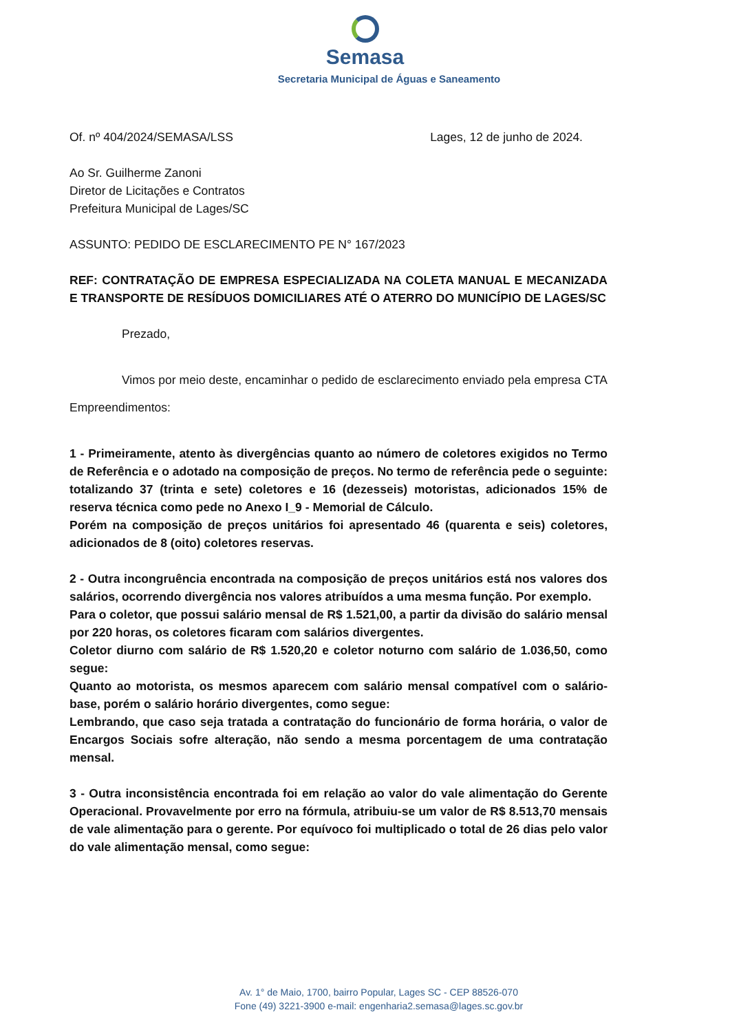Semasa
Secretaria Municipal de Águas e Saneamento
Of. nº 404/2024/SEMASA/LSS Lages, 12 de junho de 2024.
Ao Sr. Guilherme Zanoni
Diretor de Licitações e Contratos
Prefeitura Municipal de Lages/SC
ASSUNTO: PEDIDO DE ESCLARECIMENTO PE N° 167/2023
REF: CONTRATAÇÃO DE EMPRESA ESPECIALIZADA NA COLETA MANUAL E MECANIZADA E TRANSPORTE DE RESÍDUOS DOMICILIARES ATÉ O ATERRO DO MUNICÍPIO DE LAGES/SC
Prezado,
Vimos por meio deste, encaminhar o pedido de esclarecimento enviado pela empresa CTA Empreendimentos:
1 - Primeiramente, atento às divergências quanto ao número de coletores exigidos no Termo de Referência e o adotado na composição de preços. No termo de referência pede o seguinte: totalizando 37 (trinta e sete) coletores e 16 (dezesseis) motoristas, adicionados 15% de reserva técnica como pede no Anexo I_9 - Memorial de Cálculo.
Porém na composição de preços unitários foi apresentado 46 (quarenta e seis) coletores, adicionados de 8 (oito) coletores reservas.
2 - Outra incongruência encontrada na composição de preços unitários está nos valores dos salários, ocorrendo divergência nos valores atribuídos a uma mesma função. Por exemplo.
Para o coletor, que possui salário mensal de R$ 1.521,00, a partir da divisão do salário mensal por 220 horas, os coletores ficaram com salários divergentes.
Coletor diurno com salário de R$ 1.520,20 e coletor noturno com salário de 1.036,50, como segue:
Quanto ao motorista, os mesmos aparecem com salário mensal compatível com o salário-base, porém o salário horário divergentes, como segue:
Lembrando, que caso seja tratada a contratação do funcionário de forma horária, o valor de Encargos Sociais sofre alteração, não sendo a mesma porcentagem de uma contratação mensal.
3 - Outra inconsistência encontrada foi em relação ao valor do vale alimentação do Gerente Operacional. Provavelmente por erro na fórmula, atribuiu-se um valor de R$ 8.513,70 mensais de vale alimentação para o gerente. Por equívoco foi multiplicado o total de 26 dias pelo valor do vale alimentação mensal, como segue:
Av. 1° de Maio, 1700, bairro Popular, Lages SC - CEP 88526-070
Fone (49) 3221-3900 e-mail: engenharia2.semasa@lages.sc.gov.br